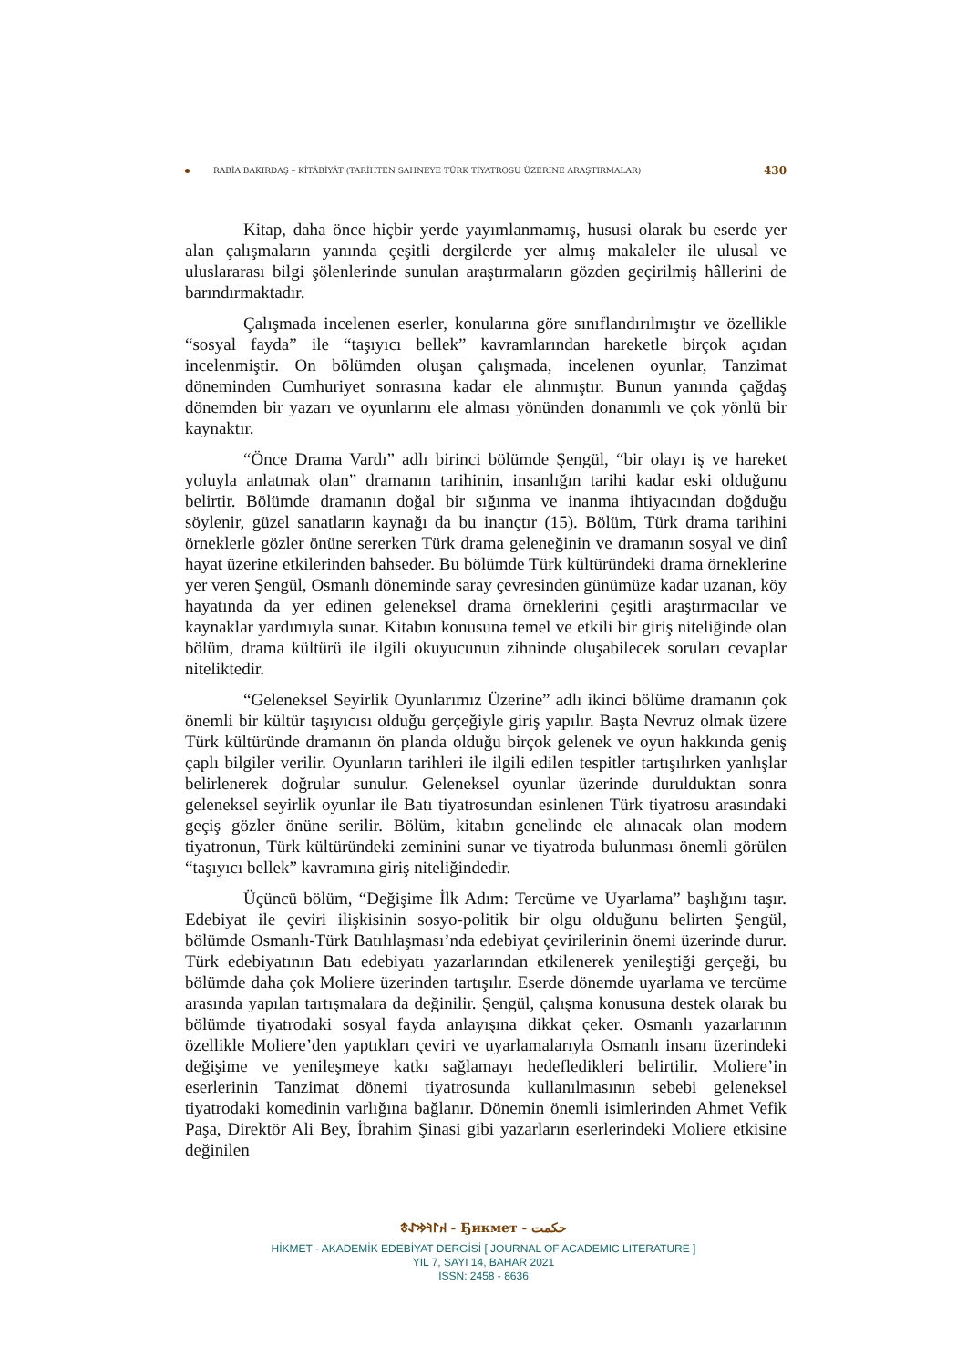RABİA BAKIRDAŞ – KİTÂBİYÂT (TARİHTEN SAHNEYE TÜRK TİYATROSU ÜZERİNE ARAŞTIRMALAR) 430
Kitap, daha önce hiçbir yerde yayımlanmamış, hususi olarak bu eserde yer alan çalışmaların yanında çeşitli dergilerde yer almış makaleler ile ulusal ve uluslararası bilgi şölenlerinde sunulan araştırmaların gözden geçirilmiş hâllerini de barındırmaktadır.
Çalışmada incelenen eserler, konularına göre sınıflandırılmıştır ve özellikle “sosyal fayda” ile “taşıyıcı bellek” kavramlarından hareketle birçok açıdan incelenmiştir. On bölümden oluşan çalışmada, incelenen oyunlar, Tanzimat döneminden Cumhuriyet sonrasına kadar ele alınmıştır. Bunun yanında çağdaş dönemden bir yazarı ve oyunlarını ele alması yönünden donanımlı ve çok yönlü bir kaynaktır.
“Önce Drama Vardı” adlı birinci bölümde Şengül, “bir olayı iş ve hareket yoluyla anlatmak olan” dramanın tarihinin, insanlığın tarihi kadar eski olduğunu belirtir. Bölümde dramanın doğal bir sığınma ve inanma ihtiyacından doğduğu söylenir, güzel sanatların kaynağı da bu inançtır (15). Bölüm, Türk drama tarihini örneklerle gözler önüne sererken Türk drama geleneğinin ve dramanın sosyal ve dinî hayat üzerine etkilerinden bahseder. Bu bölümde Türk kültüründeki drama örneklerine yer veren Şengül, Osmanlı döneminde saray çevresinden günümüze kadar uzanan, köy hayatında da yer edinen geleneksel drama örneklerini çeşitli araştırmacılar ve kaynaklar yardımıyla sunar. Kitabın konusuna temel ve etkili bir giriş niteliğinde olan bölüm, drama kültürü ile ilgili okuyucunun zihninde oluşabilecek soruları cevaplar niteliktedir.
“Geleneksel Seyirlik Oyunlarımız Üzerine” adlı ikinci bölüme dramanın çok önemli bir kültür taşıyıcısı olduğu gerçeğiyle giriş yapılır. Başta Nevruz olmak üzere Türk kültüründe dramanın ön planda olduğu birçok gelenek ve oyun hakkında geniş çaplı bilgiler verilir. Oyunların tarihleri ile ilgili edilen tespitler tartışılırken yanlışlar belirlenerek doğrular sunulur. Geleneksel oyunlar üzerinde durulduktan sonra geleneksel seyirlik oyunlar ile Batı tiyatrosundan esinlenen Türk tiyatrosu arasındaki geçiş gözler önüne serilir. Bölüm, kitabın genelinde ele alınacak olan modern tiyatronun, Türk kültüründeki zeminini sunar ve tiyatroda bulunması önemli görülen “taşıyıcı bellek” kavramına giriş niteliğindedir.
Üçüncü bölüm, “Değişime İlk Adım: Tercüme ve Uyarlama” başlığını taşır. Edebiyat ile çeviri ilişkisinin sosyo-politik bir olgu olduğunu belirten Şengül, bölümde Osmanlı-Türk Batılılaşması’nda edebiyat çevirilerinin önemi üzerinde durur. Türk edebiyatının Batı edebiyatı yazarlarından etkilenerek yenileştiği gerçeği, bu bölümde daha çok Moliere üzerinden tartışılır. Eserde dönemde uyarlama ve tercüme arasında yapılan tartışmalara da değinilir. Şengül, çalışma konusuna destek olarak bu bölümde tiyatrodaki sosyal fayda anlayışına dikkat çeker. Osmanlı yazarlarının özellikle Moliere’den yaptıkları çeviri ve uyarlamalarıyla Osmanlı insanı üzerindeki değişime ve yenileşmeye katkı sağlamayı hedefledikleri belirtilir. Moliere’in eserlerinin Tanzimat dönemi tiyatrosunda kullanılmasının sebebi geleneksel tiyatrodaki komedinin varlığına bağlanır. Dönemin önemli isimlerinden Ahmet Vefik Paşa, Direktör Ali Bey, İbrahim Şinasi gibi yazarların eserlerindeki Moliere etkisine değinilen
𐰴𐰃𐰚𐰢𐰀𐱃 - Ҕикмет - حكمت
HİKMET - AKADEMİK EDEBİYAT DERGİSİ [ JOURNAL OF ACADEMIC LITERATURE ]
YIL 7, SAYI 14, BAHAR 2021
ISSN: 2458 - 8636